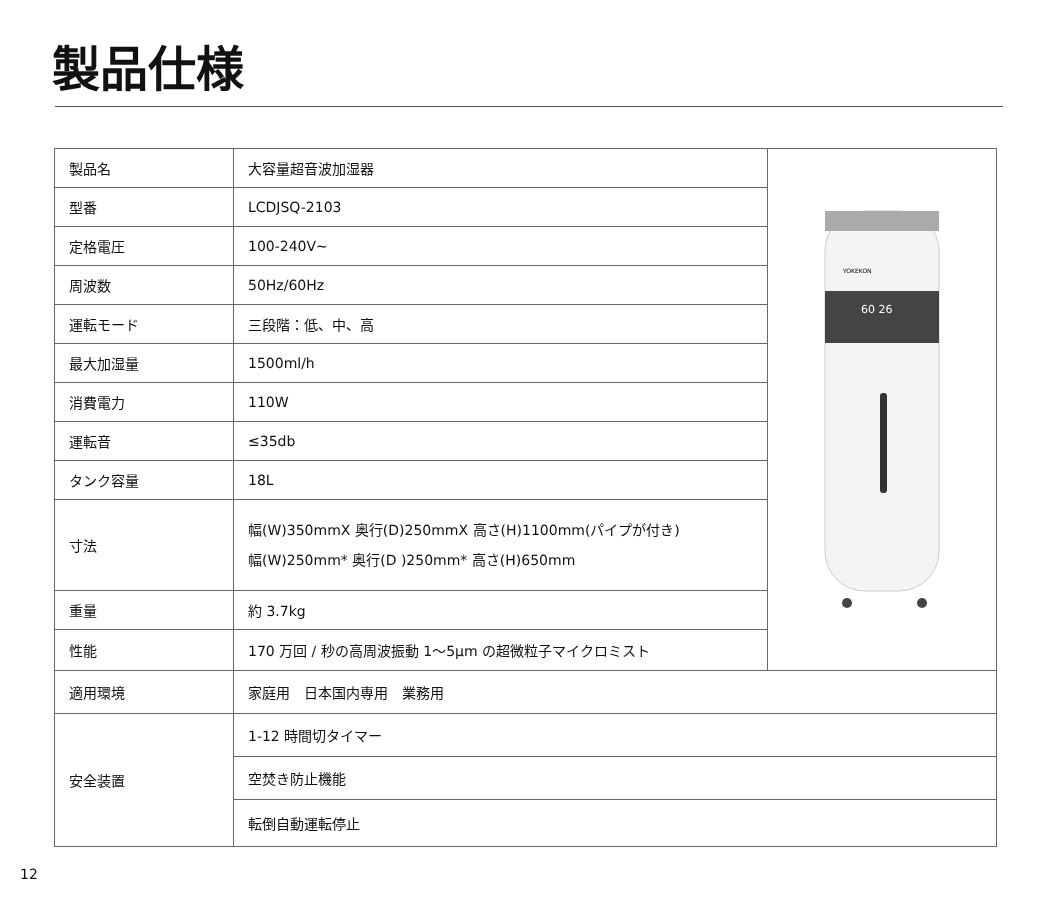製品仕様
| 製品名 | 大容量超音波加湿器 | YOKEKON 60 26 |
| 型番 | LCDJSQ-2103 | |
| 定格電圧 | 100-240V~ | |
| 周波数 | 50Hz/60Hz | |
| 運転モード | 三段階：低、中、高 | |
| 最大加湿量 | 1500ml/h | |
| 消費電力 | 110W | |
| 運転音 | ≤35db | |
| タンク容量 | 18L | |
| 寸法 | 幅(W)350mmX 奥行(D)250mmX 高さ(H)1100mm(パイプが付き) 幅(W)250mm* 奥行(D )250mm* 高さ(H)650mm | |
| 重量 | 約 3.7kg | |
| 性能 | 170 万回 / 秒の高周波振動 1〜5μm の超微粒子マイクロミスト | |
| 適用環境 | 家庭用 日本国内専用 業務用 | |
| 安全装置 | 1-12 時間切タイマー | |
| | 空焚き防止機能 | |
| | 転倒自動運転停止 | |
12